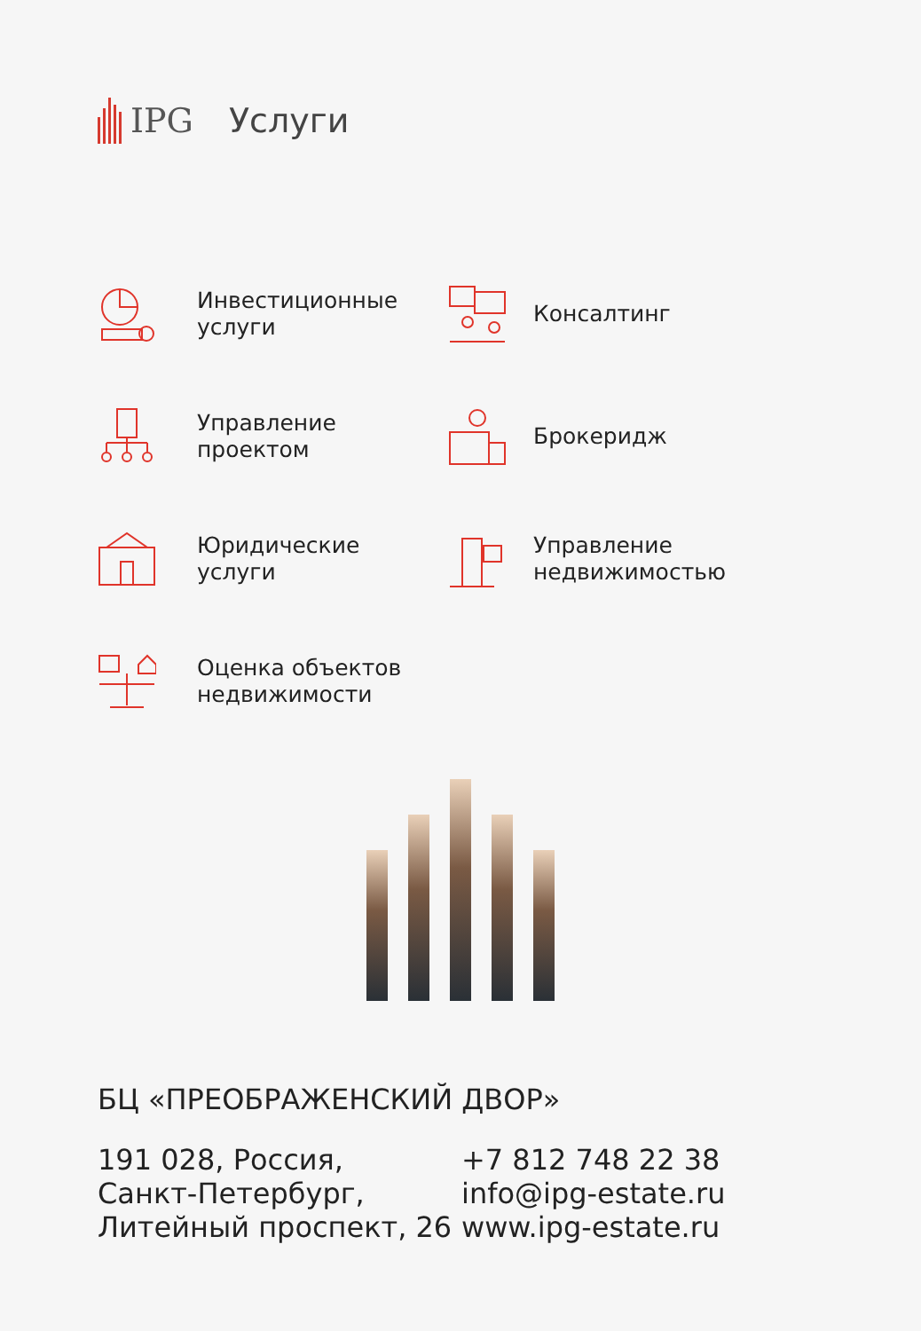IPG Услуги
Инвестиционные
услуги
Консалтинг
Управление
проектом
Брокеридж
Юридические
услуги
Управление
недвижимостью
Оценка объектов
недвижимости
БЦ «ПРЕОБРАЖЕНСКИЙ ДВОР»
191 028, Россия,
Санкт-Петербург,
Литейный проспект, 26
+7 812 748 22 38
info@ipg-estate.ru
www.ipg-estate.ru